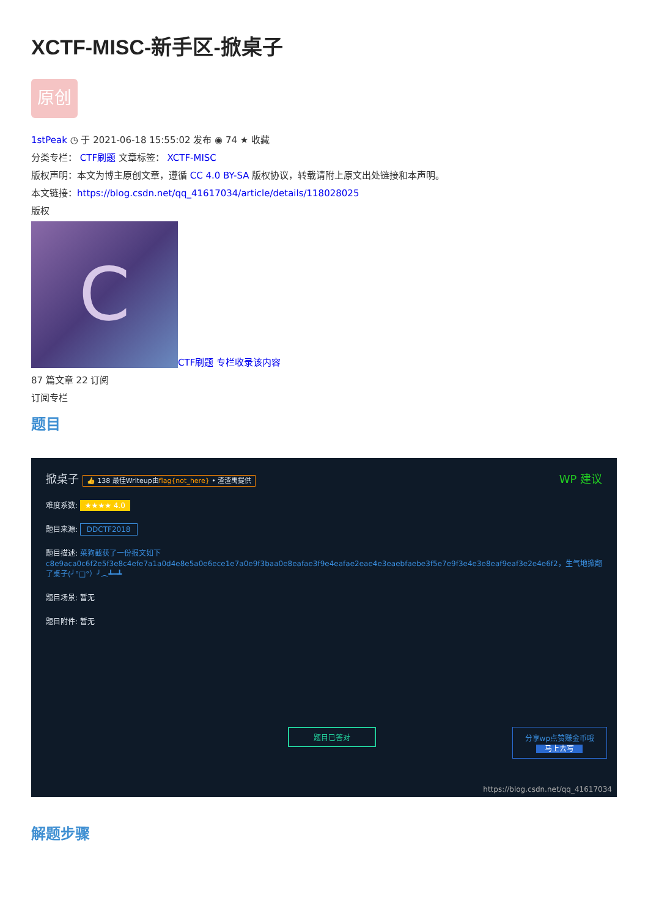XCTF-MISC-新手区-掀桌子
原创
1stPeak ◷ 于 2021-06-18 15:55:02 发布 ◉ 74 ★ 收藏
分类专栏： CTF刷题 文章标签： XCTF-MISC
版权声明：本文为博主原创文章，遵循 CC 4.0 BY-SA 版权协议，转载请附上原文出处链接和本声明。
本文链接：https://blog.csdn.net/qq_41617034/article/details/118028025
版权
C CTF刷题 专栏收录该内容
87 篇文章 22 订阅
订阅专栏
题目
掀桌子 👍 138 最佳Writeup由flag{not_here} • 渣渣禹提供 WP 建议
难度系数: ★★★★ 4.0
题目来源: DDCTF2018
题目描述: 菜狗截获了一份报文如下c8e9aca0c6f2e5f3e8c4efe7a1a0d4e8e5a0e6ece1e7a0e9f3baa0e8eafae3f9e4eafae2eae4e3eaebfaebe3f5e7e9f3e4e3e8eaf9eaf3e2e4e6f2，生气地掀翻了桌子(╯°□°）╯︵┻━┻
题目场景: 暂无
题目附件: 暂无
题目已答对
分享wp点赞赚金币哦
马上去写
https://blog.csdn.net/qq_41617034
解题步骤